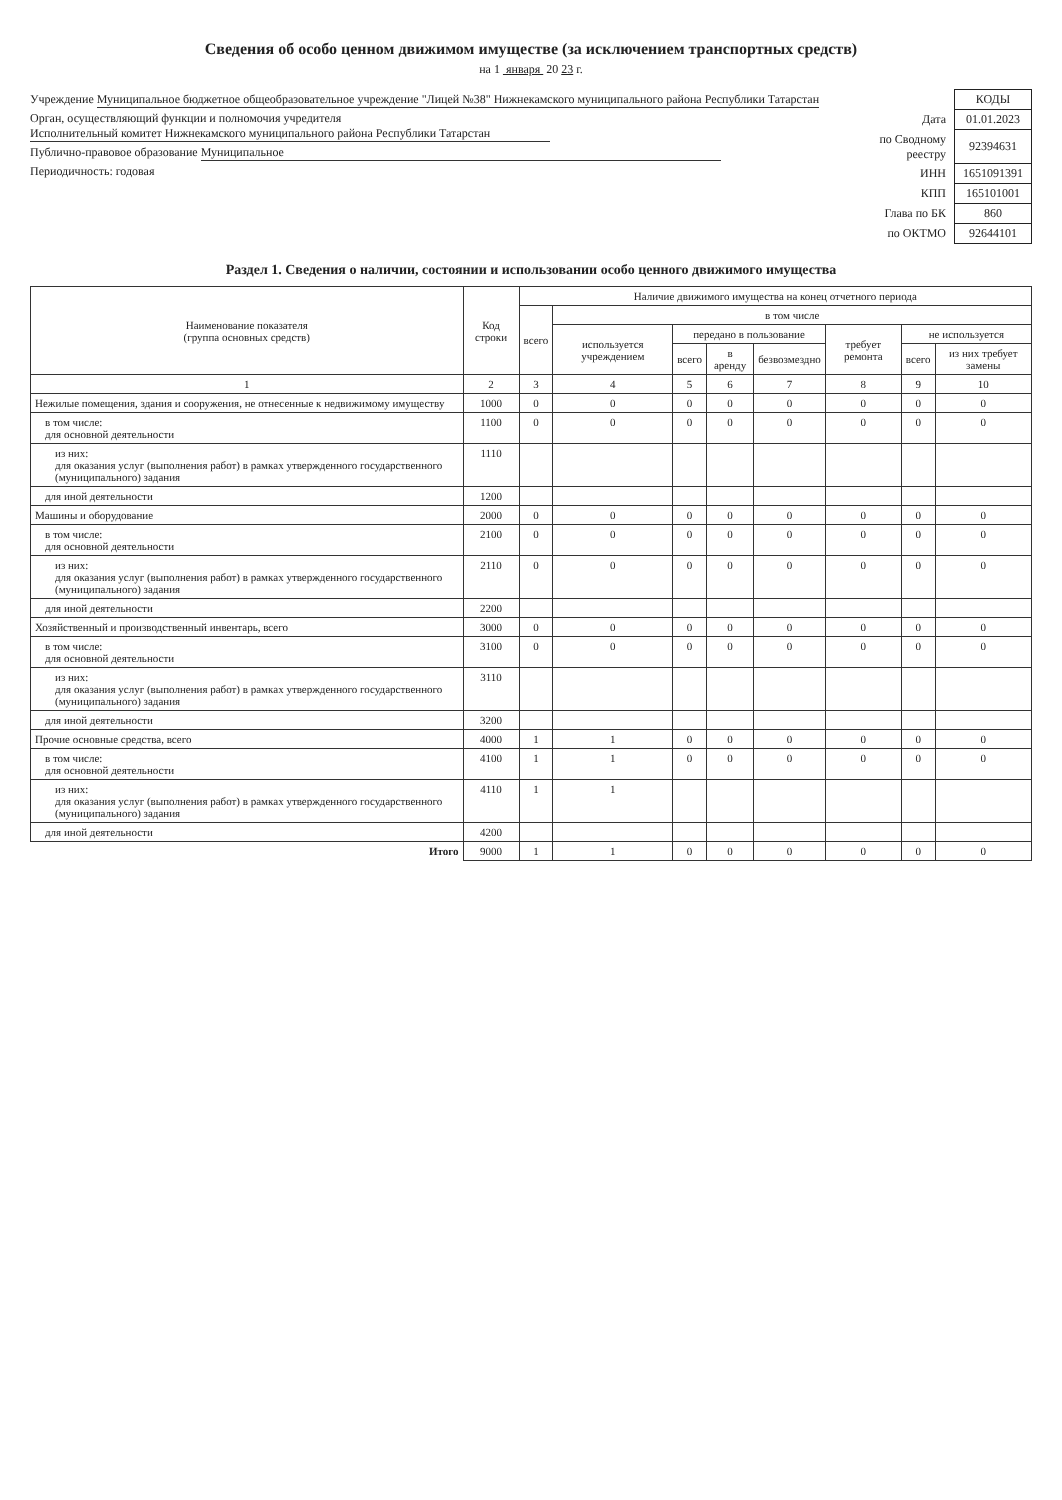Сведения об особо ценном движимом имуществе (за исключением транспортных средств)
на 1 января 20 23 г.
Учреждение Муниципальное бюджетное общеобразовательное учреждение "Лицей №38" Нижнекамского муниципального района Республики Татарстан
Орган, осуществляющий функции и полномочия учредителя Исполнительный комитет Нижнекамского муниципального района Республики Татарстан
Публично-правовое образование Муниципальное
Периодичность: годовая
| | КОДЫ |
| Дата | 01.01.2023 |
| по Сводному реестру | 92394631 |
| ИНН | 1651091391 |
| КПП | 165101001 |
| Глава по БК | 860 |
| по ОКТМО | 92644101 |
Раздел 1. Сведения о наличии, состоянии и использовании особо ценного движимого имущества
| Наименование показателя (группа основных средств) | Код строки | Наличие движимого имущества на конец отчетного периода | | | | | | | |
| --- | --- | --- | --- | --- | --- | --- | --- | --- | --- |
| | | всего | в том числе | | | | | | |
| | | | используется учреждением | передано в пользование | | | требует ремонта | не используется | |
| | | | | всего | в аренду | безвозмездно | | всего | из них требует замены |
| 1 | 2 | 3 | 4 | 5 | 6 | 7 | 8 | 9 | 10 |
| Нежилые помещения, здания и сооружения, не отнесенные к недвижимому имуществу | 1000 | 0 | 0 | 0 | 0 | 0 | 0 | 0 | 0 |
| в том числе: для основной деятельности | 1100 | 0 | 0 | 0 | 0 | 0 | 0 | 0 | 0 |
| из них: для оказания услуг (выполнения работ) в рамках утвержденного государственного (муниципального) задания | 1110 | | | | | | | | |
| для иной деятельности | 1200 | | | | | | | | |
| Машины и оборудование | 2000 | 0 | 0 | 0 | 0 | 0 | 0 | 0 | 0 |
| в том числе: для основной деятельности | 2100 | 0 | 0 | 0 | 0 | 0 | 0 | 0 | 0 |
| из них: для оказания услуг (выполнения работ) в рамках утвержденного государственного (муниципального) задания | 2110 | 0 | 0 | 0 | 0 | 0 | 0 | 0 | 0 |
| для иной деятельности | 2200 | | | | | | | | |
| Хозяйственный и производственный инвентарь, всего | 3000 | 0 | 0 | 0 | 0 | 0 | 0 | 0 | 0 |
| в том числе: для основной деятельности | 3100 | 0 | 0 | 0 | 0 | 0 | 0 | 0 | 0 |
| из них: для оказания услуг (выполнения работ) в рамках утвержденного государственного (муниципального) задания | 3110 | | | | | | | | |
| для иной деятельности | 3200 | | | | | | | | |
| Прочие основные средства, всего | 4000 | 1 | 1 | 0 | 0 | 0 | 0 | 0 | 0 |
| в том числе: для основной деятельности | 4100 | 1 | 1 | 0 | 0 | 0 | 0 | 0 | 0 |
| из них: для оказания услуг (выполнения работ) в рамках утвержденного государственного (муниципального) задания | 4110 | 1 | 1 | | | | | | |
| для иной деятельности | 4200 | | | | | | | | |
| Итого | 9000 | 1 | 1 | 0 | 0 | 0 | 0 | 0 | 0 |